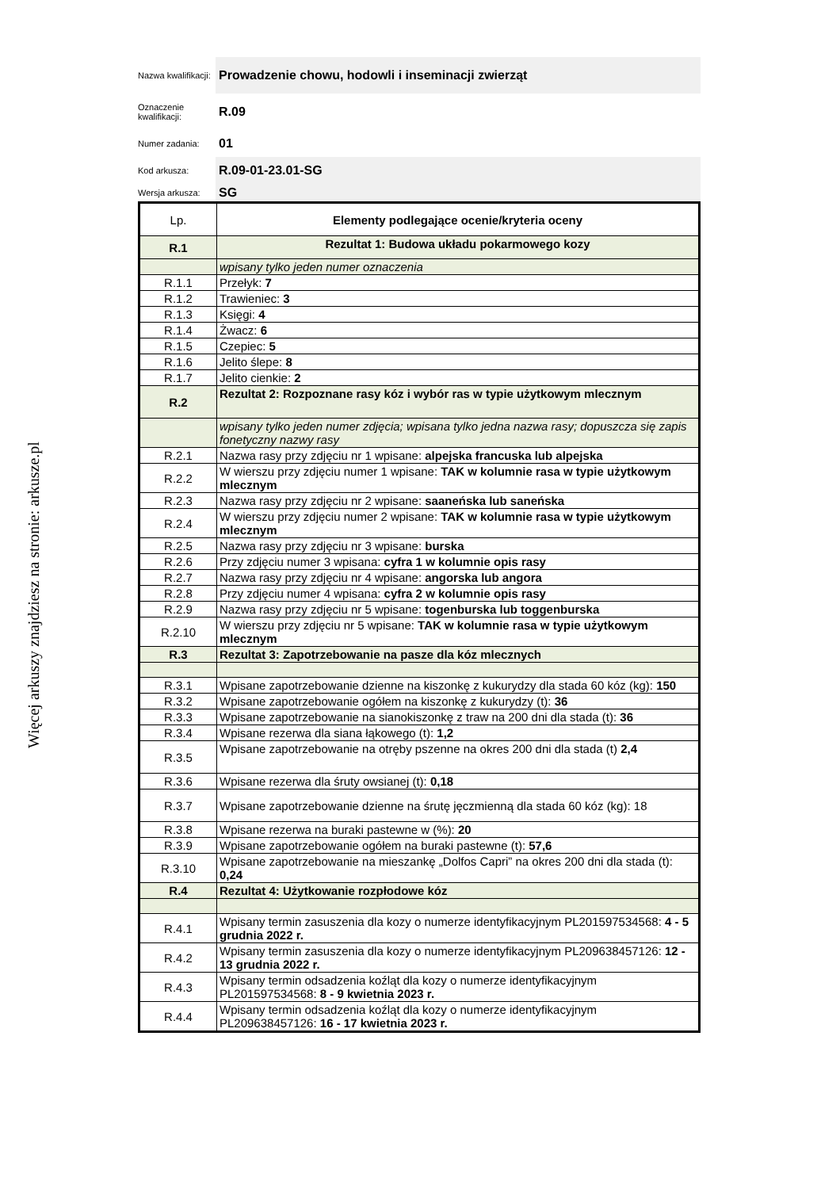Więcej arkuszy znajdziesz na stronie: arkusze.pl
Nazwa kwalifikacji:
Prowadzenie chowu, hodowli i inseminacji zwierząt
Oznaczenie kwalifikacji:
R.09
Numer zadania:
01
Kod arkusza:
R.09-01-23.01-SG
Wersja arkusza:
SG
| Lp. | Elementy podlegające ocenie/kryteria oceny |
| R.1 | Rezultat 1: Budowa układu pokarmowego kozy |
| | wpisany tylko jeden numer oznaczenia |
| R.1.1 | Przełyk: 7 |
| R.1.2 | Trawieniec: 3 |
| R.1.3 | Księgi: 4 |
| R.1.4 | Żwacz: 6 |
| R.1.5 | Czepiec: 5 |
| R.1.6 | Jelito ślepe: 8 |
| R.1.7 | Jelito cienkie: 2 |
| R.2 | Rezultat 2: Rozpoznane rasy kóz i wybór ras w typie użytkowym mlecznym |
| | wpisany tylko jeden numer zdjęcia; wpisana tylko jedna nazwa rasy; dopuszcza się zapis fonetyczny nazwy rasy |
| R.2.1 | Nazwa rasy przy zdjęciu nr 1 wpisane: alpejska francuska lub alpejska |
| R.2.2 | W wierszu przy zdjęciu numer 1 wpisane: TAK w kolumnie rasa w typie użytkowym mlecznym |
| R.2.3 | Nazwa rasy przy zdjęciu nr 2 wpisane: saaneńska lub saneńska |
| R.2.4 | W wierszu przy zdjęciu numer 2 wpisane: TAK w kolumnie rasa w typie użytkowym mlecznym |
| R.2.5 | Nazwa rasy przy zdjęciu nr 3 wpisane: burska |
| R.2.6 | Przy zdjęciu numer 3 wpisana: cyfra 1 w kolumnie opis rasy |
| R.2.7 | Nazwa rasy przy zdjęciu nr 4 wpisane: angorska lub angora |
| R.2.8 | Przy zdjęciu numer 4 wpisana: cyfra 2 w kolumnie opis rasy |
| R.2.9 | Nazwa rasy przy zdjęciu nr 5 wpisane: togenburska lub toggenburska |
| R.2.10 | W wierszu przy zdjęciu nr 5 wpisane: TAK w kolumnie rasa w typie użytkowym mlecznym |
| R.3 | Rezultat 3: Zapotrzebowanie na pasze dla kóz mlecznych |
| R.3.1 | Wpisane zapotrzebowanie dzienne na kiszonkę z kukurydzy dla stada 60 kóz (kg): 150 |
| R.3.2 | Wpisane zapotrzebowanie ogółem na kiszonkę z kukurydzy (t): 36 |
| R.3.3 | Wpisane zapotrzebowanie na sianokiszonkę z traw na 200 dni dla stada (t): 36 |
| R.3.4 | Wpisane rezerwa dla siana łąkowego (t): 1,2 |
| R.3.5 | Wpisane zapotrzebowanie na otręby pszenne na okres 200 dni dla stada (t) 2,4 |
| R.3.6 | Wpisane rezerwa dla śruty owsianej (t): 0,18 |
| R.3.7 | Wpisane zapotrzebowanie dzienne na śrutę jęczmienną dla stada 60 kóz (kg): 18 |
| R.3.8 | Wpisane rezerwa na buraki pastewne w (%): 20 |
| R.3.9 | Wpisane zapotrzebowanie ogółem na buraki pastewne (t): 57,6 |
| R.3.10 | Wpisane zapotrzebowanie na mieszankę „Dolfos Capri” na okres 200 dni dla stada (t): 0,24 |
| R.4 | Rezultat 4: Użytkowanie rozpłodowe kóz |
| R.4.1 | Wpisany termin zasuszenia dla kozy o numerze identyfikacyjnym PL201597534568: 4 - 5 grudnia 2022 r. |
| R.4.2 | Wpisany termin zasuszenia dla kozy o numerze identyfikacyjnym PL209638457126: 12 - 13 grudnia 2022 r. |
| R.4.3 | Wpisany termin odsadzenia koźląt dla kozy o numerze identyfikacyjnym PL201597534568: 8 - 9 kwietnia 2023 r. |
| R.4.4 | Wpisany termin odsadzenia koźląt dla kozy o numerze identyfikacyjnym PL209638457126: 16 - 17 kwietnia 2023 r. |